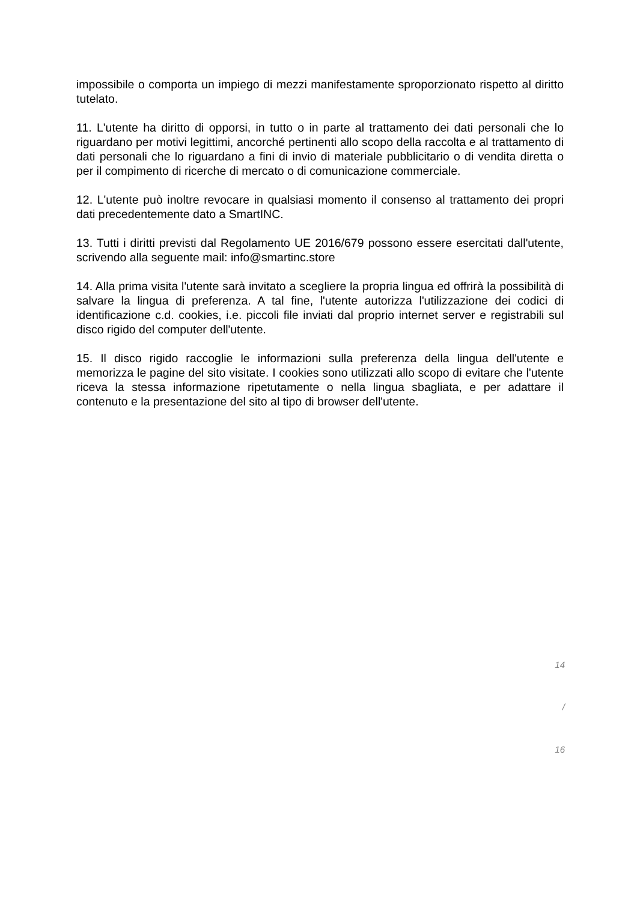impossibile o comporta un impiego di mezzi manifestamente sproporzionato rispetto al diritto tutelato.
11. L'utente ha diritto di opporsi, in tutto o in parte al trattamento dei dati personali che lo riguardano per motivi legittimi, ancorché pertinenti allo scopo della raccolta e al trattamento di dati personali che lo riguardano a fini di invio di materiale pubblicitario o di vendita diretta o per il compimento di ricerche di mercato o di comunicazione commerciale.
12. L'utente può inoltre revocare in qualsiasi momento il consenso al trattamento dei propri dati precedentemente dato a SmartINC.
13. Tutti i diritti previsti dal Regolamento UE 2016/679 possono essere esercitati dall'utente, scrivendo alla seguente mail: info@smartinc.store
14. Alla prima visita l'utente sarà invitato a scegliere la propria lingua ed offrirà la possibilità di salvare la lingua di preferenza. A tal fine, l'utente autorizza l'utilizzazione dei codici di identificazione c.d. cookies, i.e. piccoli file inviati dal proprio internet server e registrabili sul disco rigido del computer dell'utente.
15. Il disco rigido raccoglie le informazioni sulla preferenza della lingua dell'utente e memorizza le pagine del sito visitate. I cookies sono utilizzati allo scopo di evitare che l'utente riceva la stessa informazione ripetutamente o nella lingua sbagliata, e per adattare il contenuto e la presentazione del sito al tipo di browser dell'utente.
14
/
16